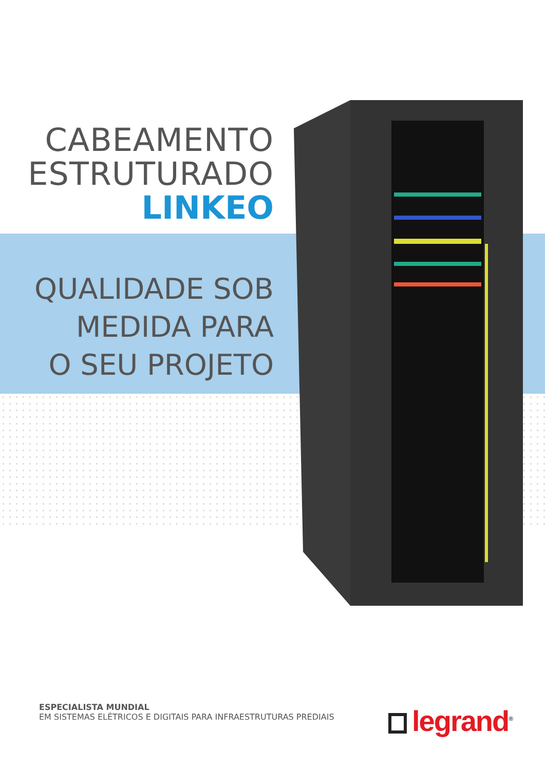CABEAMENTO
ESTRUTURADO
LINKEO
QUALIDADE SOB
MEDIDA PARA
O SEU PROJETO
ESPECIALISTA MUNDIAL
EM SISTEMAS ELÉTRICOS E DIGITAIS PARA INFRAESTRUTURAS PREDIAIS
legrand<sup>®</sup>